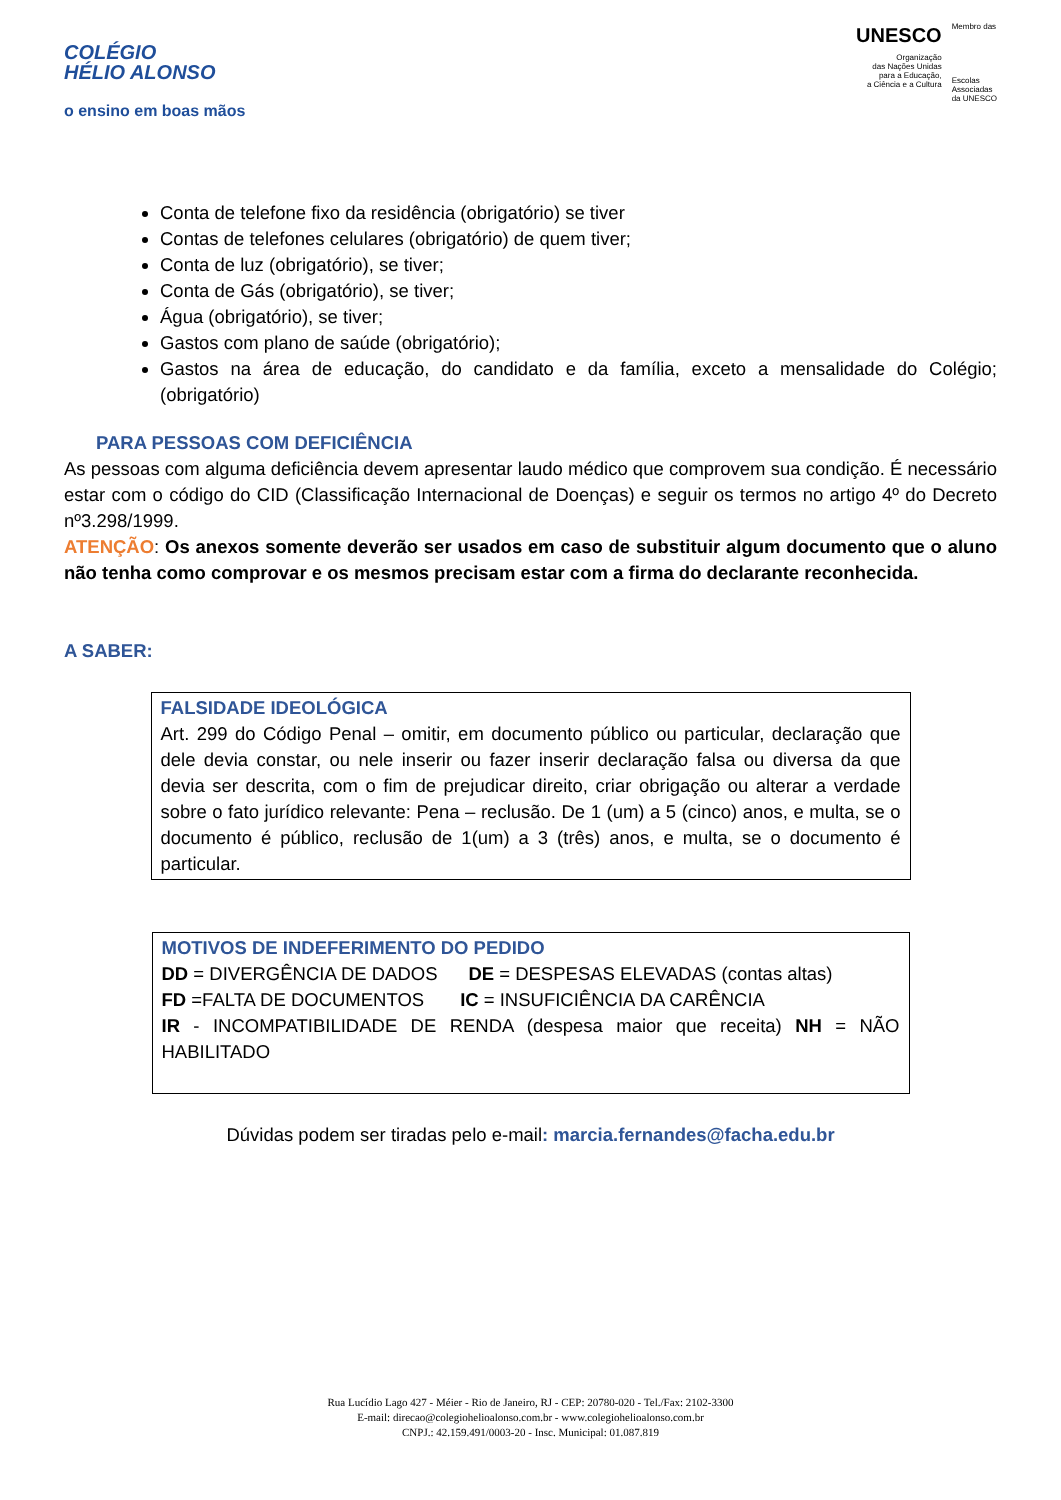COLÉGIO
HÉLIO ALONSO
o ensino em boas mãos
UNESCO
Organização
das Nações Unidas
para a Educação,
a Ciência e a Cultura
Membro das
Escolas
Associadas
da UNESCO
Conta de telefone fixo da residência (obrigatório) se tiver
Contas de telefones celulares (obrigatório) de quem tiver;
Conta de luz (obrigatório), se tiver;
Conta de Gás (obrigatório), se tiver;
Água (obrigatório), se tiver;
Gastos com plano de saúde (obrigatório);
Gastos na área de educação, do candidato e da família, exceto a mensalidade do Colégio; (obrigatório)
PARA PESSOAS COM DEFICIÊNCIA
As pessoas com alguma deficiência devem apresentar laudo médico que comprovem sua condição. É necessário estar com o código do CID (Classificação Internacional de Doenças) e seguir os termos no artigo 4º do Decreto nº3.298/1999.
ATENÇÃO: Os anexos somente deverão ser usados em caso de substituir algum documento que o aluno não tenha como comprovar e os mesmos precisam estar com a firma do declarante reconhecida.
A SABER:
FALSIDADE IDEOLÓGICA
Art. 299 do Código Penal – omitir, em documento público ou particular, declaração que dele devia constar, ou nele inserir ou fazer inserir declaração falsa ou diversa da que devia ser descrita, com o fim de prejudicar direito, criar obrigação ou alterar a verdade sobre o fato jurídico relevante: Pena – reclusão. De 1 (um) a 5 (cinco) anos, e multa, se o documento é público, reclusão de 1(um) a 3 (três) anos, e multa, se o documento é particular.
MOTIVOS DE INDEFERIMENTO DO PEDIDO
DD = DIVERGÊNCIA DE DADOS DE = DESPESAS ELEVADAS (contas altas)
FD =FALTA DE DOCUMENTOS IC = INSUFICIÊNCIA DA CARÊNCIA
IR - INCOMPATIBILIDADE DE RENDA (despesa maior que receita) NH = NÃO HABILITADO
Dúvidas podem ser tiradas pelo e-mail: marcia.fernandes@facha.edu.br
Rua Lucídio Lago 427 - Méier - Rio de Janeiro, RJ - CEP: 20780-020 - Tel./Fax: 2102-3300
E-mail: direcao@colegiohelioalonso.com.br - www.colegiohelioalonso.com.br
CNPJ.: 42.159.491/0003-20 - Insc. Municipal: 01.087.819